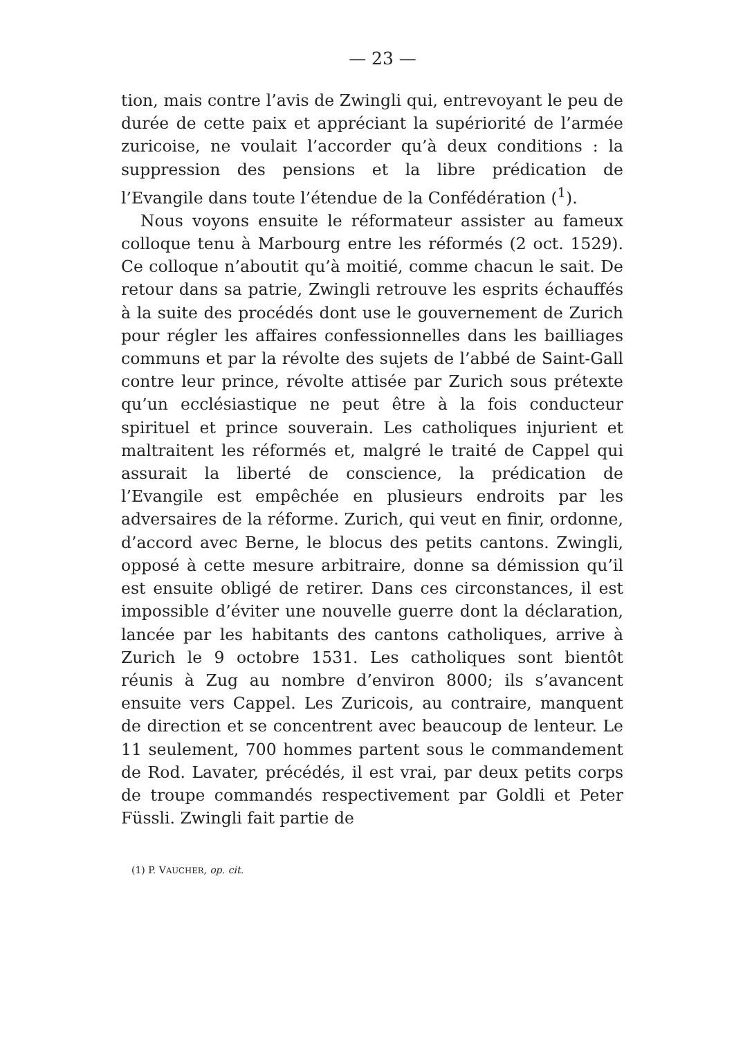— 23 —
tion, mais contre l’avis de Zwingli qui, entrevoyant le peu de durée de cette paix et appréciant la supériorité de l’armée zuricoise, ne voulait l’accorder qu’à deux conditions : la suppression des pensions et la libre prédication de l’Evangile dans toute l’étendue de la Confédération (<sup>1</sup>).
Nous voyons ensuite le réformateur assister au fameux colloque tenu à Marbourg entre les réformés (2 oct. 1529). Ce colloque n’aboutit qu’à moitié, comme chacun le sait. De retour dans sa patrie, Zwingli retrouve les esprits échauffés à la suite des procédés dont use le gouvernement de Zurich pour régler les affaires confessionnelles dans les bailliages communs et par la révolte des sujets de l’abbé de Saint-Gall contre leur prince, révolte attisée par Zurich sous prétexte qu’un ecclésiastique ne peut être à la fois conducteur spirituel et prince souverain. Les catholiques injurient et maltraitent les réformés et, malgré le traité de Cappel qui assurait la liberté de conscience, la prédication de l’Evangile est empêchée en plusieurs endroits par les adversaires de la réforme. Zurich, qui veut en finir, ordonne, d’accord avec Berne, le blocus des petits cantons. Zwingli, opposé à cette mesure arbitraire, donne sa démission qu’il est ensuite obligé de retirer. Dans ces circonstances, il est impossible d’éviter une nouvelle guerre dont la déclaration, lancée par les habitants des cantons catholiques, arrive à Zurich le 9 octobre 1531. Les catholiques sont bientôt réunis à Zug au nombre d’environ 8000; ils s’avancent ensuite vers Cappel. Les Zuricois, au contraire, manquent de direction et se concentrent avec beaucoup de lenteur. Le 11 seulement, 700 hommes partent sous le commandement de Rod. Lavater, précédés, il est vrai, par deux petits corps de troupe commandés respectivement par Goldli et Peter Füssli. Zwingli fait partie de
(1) P. VAUCHER, op. cit.